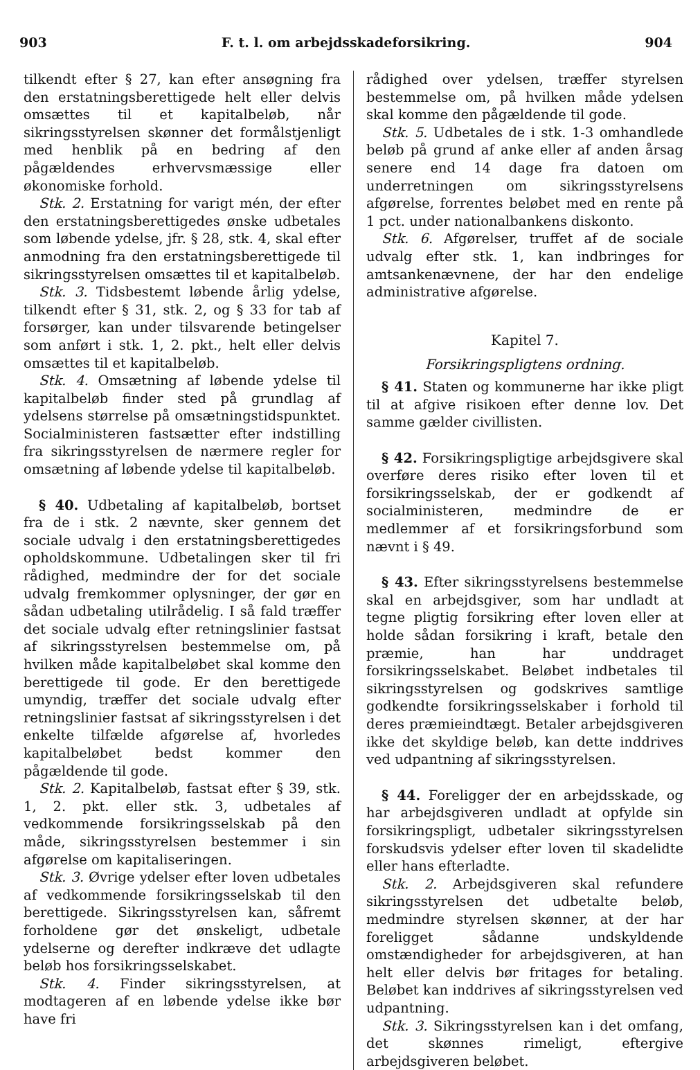903 F. t. l. om arbejdsskadeforsikring. 904
tilkendt efter § 27, kan efter ansøgning fra den erstatningsberettigede helt eller delvis omsættes til et kapitalbeløb, når sikringsstyrelsen skønner det formålstjenligt med henblik på en bedring af den pågældendes erhvervsmæssige eller økonomiske forhold.
Stk. 2. Erstatning for varigt mén, der efter den erstatningsberettigedes ønske udbetales som løbende ydelse, jfr. § 28, stk. 4, skal efter anmodning fra den erstatningsberettigede til sikringsstyrelsen omsættes til et kapitalbeløb.
Stk. 3. Tidsbestemt løbende årlig ydelse, tilkendt efter § 31, stk. 2, og § 33 for tab af forsørger, kan under tilsvarende betingelser som anført i stk. 1, 2. pkt., helt eller delvis omsættes til et kapitalbeløb.
Stk. 4. Omsætning af løbende ydelse til kapitalbeløb finder sted på grundlag af ydelsens størrelse på omsætningstidspunktet. Socialministeren fastsætter efter indstilling fra sikringsstyrelsen de nærmere regler for omsætning af løbende ydelse til kapitalbeløb.
§ 40. Udbetaling af kapitalbeløb, bortset fra de i stk. 2 nævnte, sker gennem det sociale udvalg i den erstatningsberettigedes opholdskommune. Udbetalingen sker til fri rådighed, medmindre der for det sociale udvalg fremkommer oplysninger, der gør en sådan udbetaling utilrådelig. I så fald træffer det sociale udvalg efter retningslinier fastsat af sikringsstyrelsen bestemmelse om, på hvilken måde kapitalbeløbet skal komme den berettigede til gode. Er den berettigede umyndig, træffer det sociale udvalg efter retningslinier fastsat af sikringsstyrelsen i det enkelte tilfælde afgørelse af, hvorledes kapitalbeløbet bedst kommer den pågældende til gode.
Stk. 2. Kapitalbeløb, fastsat efter § 39, stk. 1, 2. pkt. eller stk. 3, udbetales af vedkommende forsikringsselskab på den måde, sikringsstyrelsen bestemmer i sin afgørelse om kapitaliseringen.
Stk. 3. Øvrige ydelser efter loven udbetales af vedkommende forsikringsselskab til den berettigede. Sikringsstyrelsen kan, såfremt forholdene gør det ønskeligt, udbetale ydelserne og derefter indkræve det udlagte beløb hos forsikringsselskabet.
Stk. 4. Finder sikringsstyrelsen, at modtageren af en løbende ydelse ikke bør have fri
rådighed over ydelsen, træffer styrelsen bestemmelse om, på hvilken måde ydelsen skal komme den pågældende til gode.
Stk. 5. Udbetales de i stk. 1-3 omhandlede beløb på grund af anke eller af anden årsag senere end 14 dage fra datoen om underretningen om sikringsstyrelsens afgørelse, forrentes beløbet med en rente på 1 pct. under nationalbankens diskonto.
Stk. 6. Afgørelser, truffet af de sociale udvalg efter stk. 1, kan indbringes for amtsankenævnene, der har den endelige administrative afgørelse.
Kapitel 7.
Forsikringspligtens ordning.
§ 41. Staten og kommunerne har ikke pligt til at afgive risikoen efter denne lov. Det samme gælder civillisten.
§ 42. Forsikringspligtige arbejdsgivere skal overføre deres risiko efter loven til et forsikringsselskab, der er godkendt af socialministeren, medmindre de er medlemmer af et forsikringsforbund som nævnt i § 49.
§ 43. Efter sikringsstyrelsens bestemmelse skal en arbejdsgiver, som har undladt at tegne pligtig forsikring efter loven eller at holde sådan forsikring i kraft, betale den præmie, han har unddraget forsikringsselskabet. Beløbet indbetales til sikringsstyrelsen og godskrives samtlige godkendte forsikringsselskaber i forhold til deres præmieindtægt. Betaler arbejdsgiveren ikke det skyldige beløb, kan dette inddrives ved udpantning af sikringsstyrelsen.
§ 44. Foreligger der en arbejdsskade, og har arbejdsgiveren undladt at opfylde sin forsikringspligt, udbetaler sikringsstyrelsen forskudsvis ydelser efter loven til skadelidte eller hans efterladte.
Stk. 2. Arbejdsgiveren skal refundere sikringsstyrelsen det udbetalte beløb, medmindre styrelsen skønner, at der har foreligget sådanne undskyldende omstændigheder for arbejdsgiveren, at han helt eller delvis bør fritages for betaling. Beløbet kan inddrives af sikringsstyrelsen ved udpantning.
Stk. 3. Sikringsstyrelsen kan i det omfang, det skønnes rimeligt, eftergive arbejdsgiveren beløbet.